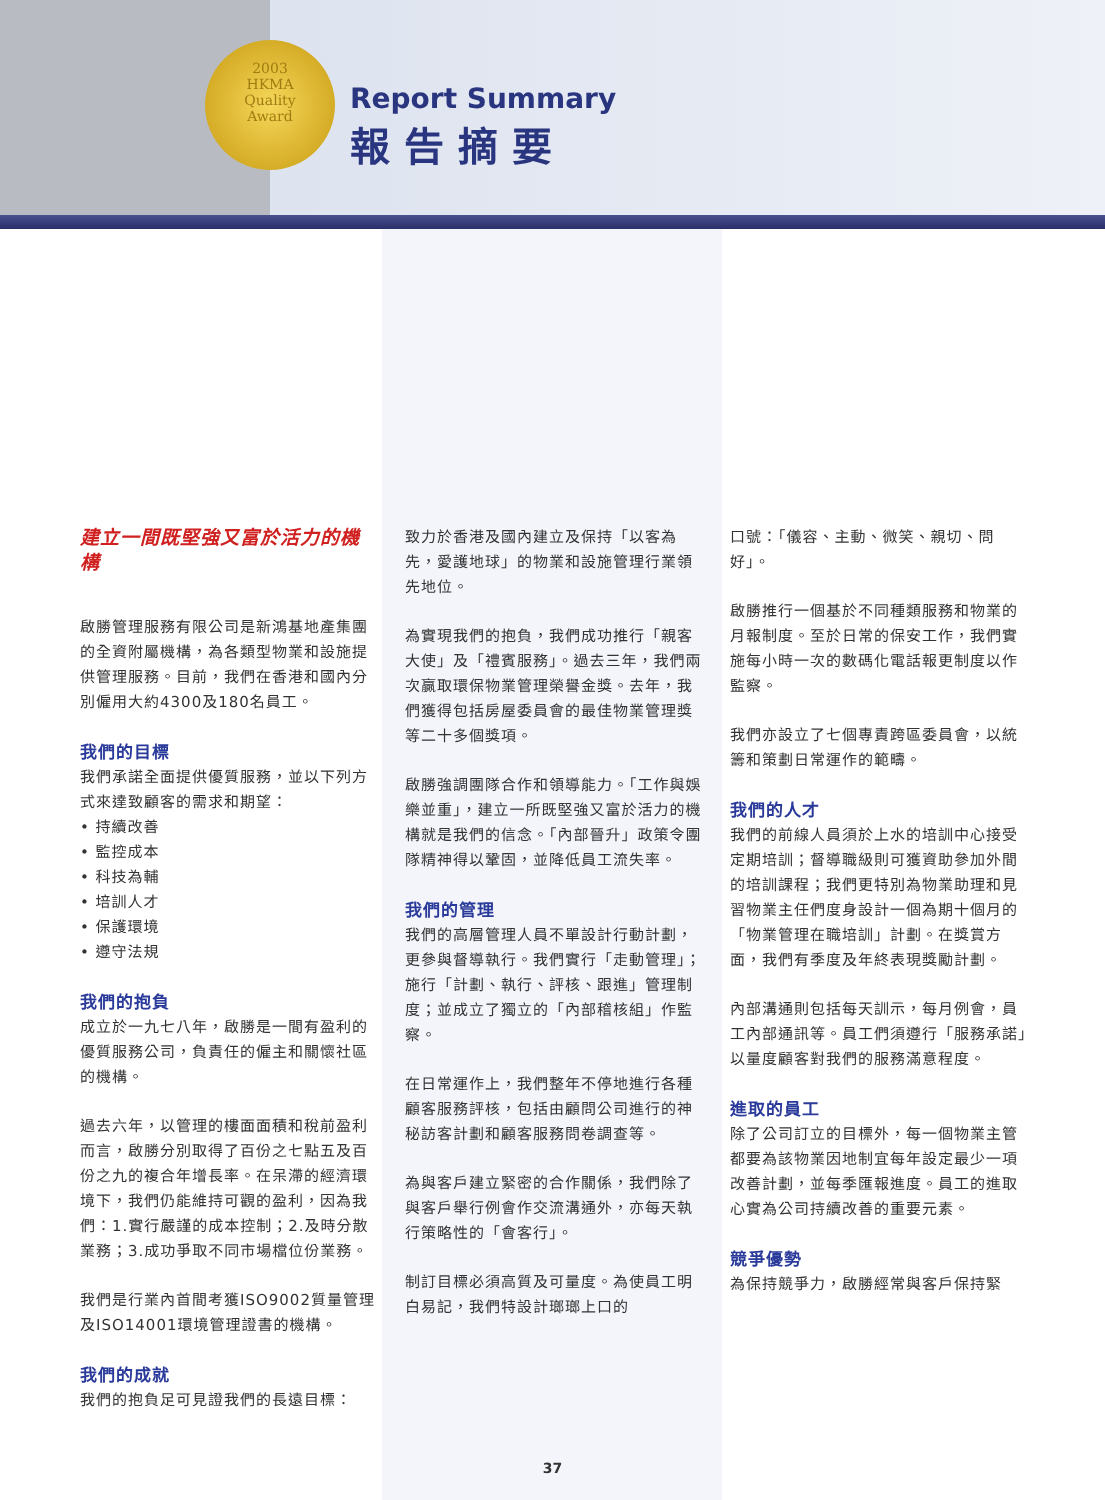2003
HKMA
Quality
Award
Report Summary
報告摘要
建立一間既堅強又富於活力的機構
啟勝管理服務有限公司是新鴻基地產集團的全資附屬機構，為各類型物業和設施提供管理服務。目前，我們在香港和國內分別僱用大約4300及180名員工。
我們的目標
我們承諾全面提供優質服務，並以下列方式來達致顧客的需求和期望：
• 持續改善
• 監控成本
• 科技為輔
• 培訓人才
• 保護環境
• 遵守法規
我們的抱負
成立於一九七八年，啟勝是一間有盈利的優質服務公司，負責任的僱主和關懷社區的機構。
過去六年，以管理的樓面面積和稅前盈利而言，啟勝分別取得了百份之七點五及百份之九的複合年增長率。在呆滯的經濟環境下，我們仍能維持可觀的盈利，因為我們：1.實行嚴謹的成本控制；2.及時分散業務；3.成功爭取不同市場檔位份業務。
我們是行業內首間考獲ISO9002質量管理及ISO14001環境管理證書的機構。
我們的成就
我們的抱負足可見證我們的長遠目標：
致力於香港及國內建立及保持「以客為先，愛護地球」的物業和設施管理行業領先地位。
為實現我們的抱負，我們成功推行「親客大使」及「禮賓服務」。過去三年，我們兩次贏取環保物業管理榮譽金獎。去年，我們獲得包括房屋委員會的最佳物業管理獎等二十多個獎項。
啟勝強調團隊合作和領導能力。「工作與娛樂並重」，建立一所既堅強又富於活力的機構就是我們的信念。「內部晉升」政策令團隊精神得以鞏固，並降低員工流失率。
我們的管理
我們的高層管理人員不單設計行動計劃，更參與督導執行。我們實行「走動管理」；施行「計劃、執行、評核、跟進」管理制度；並成立了獨立的「內部稽核組」作監察。
在日常運作上，我們整年不停地進行各種顧客服務評核，包括由顧問公司進行的神秘訪客計劃和顧客服務問卷調查等。
為與客戶建立緊密的合作關係，我們除了與客戶舉行例會作交流溝通外，亦每天執行策略性的「會客行」。
制訂目標必須高質及可量度。為使員工明白易記，我們特設計瑯瑯上口的
口號：「儀容、主動、微笑、親切、問好」。
啟勝推行一個基於不同種類服務和物業的月報制度。至於日常的保安工作，我們實施每小時一次的數碼化電話報更制度以作監察。
我們亦設立了七個專責跨區委員會，以統籌和策劃日常運作的範疇。
我們的人才
我們的前線人員須於上水的培訓中心接受定期培訓；督導職級則可獲資助參加外間的培訓課程；我們更特別為物業助理和見習物業主任們度身設計一個為期十個月的「物業管理在職培訓」計劃。在獎賞方面，我們有季度及年終表現獎勵計劃。
內部溝通則包括每天訓示，每月例會，員工內部通訊等。員工們須遵行「服務承諾」以量度顧客對我們的服務滿意程度。
進取的員工
除了公司訂立的目標外，每一個物業主管都要為該物業因地制宜每年設定最少一項改善計劃，並每季匯報進度。員工的進取心實為公司持續改善的重要元素。
競爭優勢
為保持競爭力，啟勝經常與客戶保持緊
37